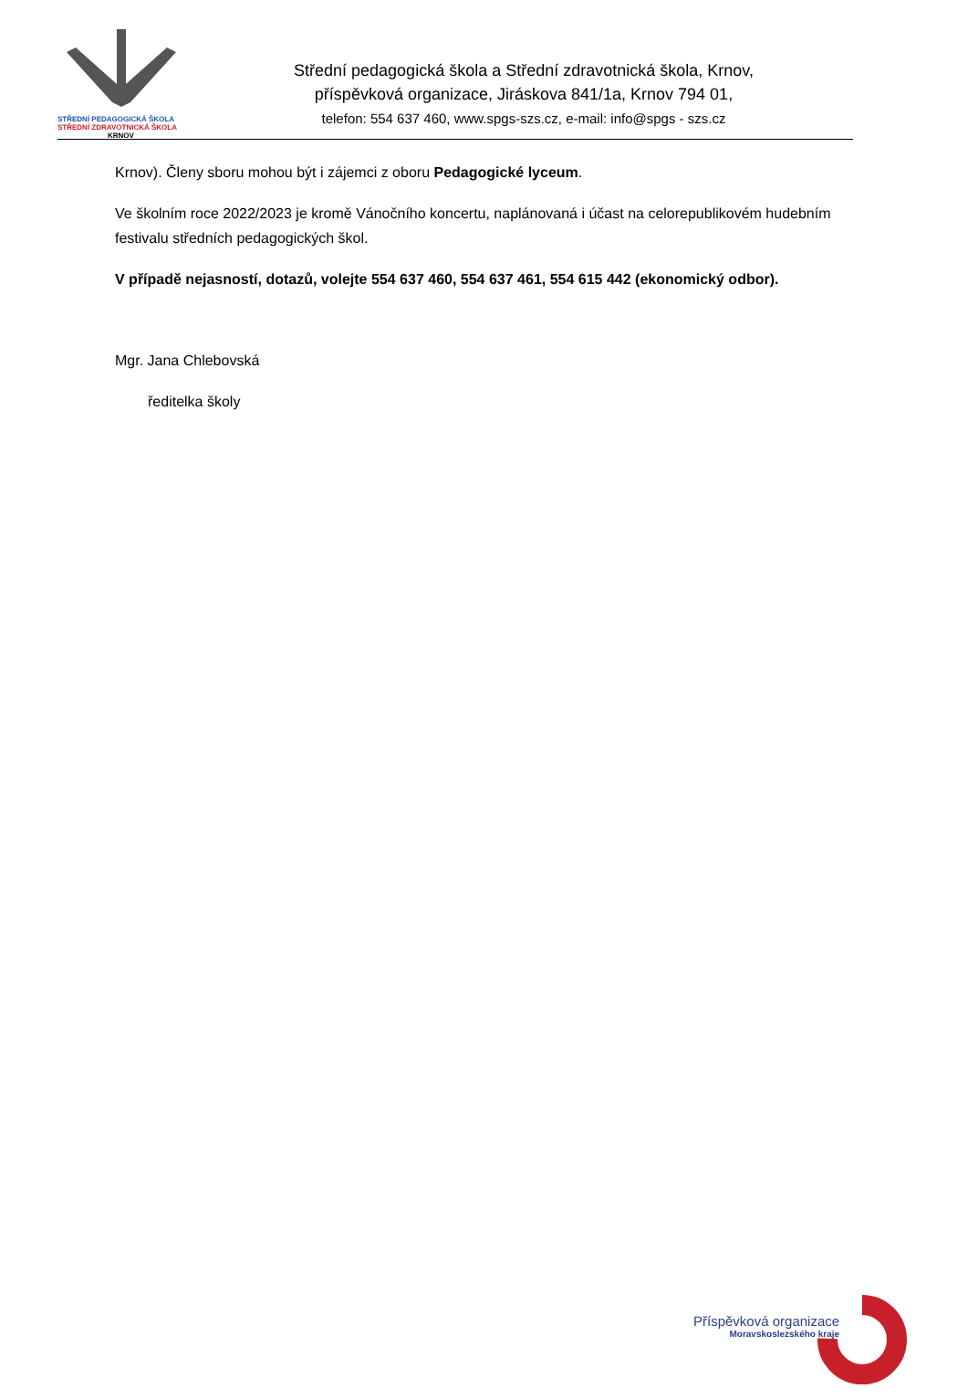STŘEDNÍ PEDAGOGICKÁ ŠKOLA
STŘEDNÍ ZDRAVOTNICKÁ ŠKOLA
KRNOV
Střední pedagogická škola a Střední zdravotnická škola, Krnov,
příspěvková organizace, Jiráskova 841/1a, Krnov 794 01,
telefon: 554 637 460, www.spgs-szs.cz, e-mail: info@spgs - szs.cz
Krnov). Členy sboru mohou být i zájemci z oboru Pedagogické lyceum.
Ve školním roce 2022/2023 je kromě Vánočního koncertu, naplánovaná i účast na celorepublikovém hudebním festivalu středních pedagogických škol.
V případě nejasností, dotazů, volejte 554 637 460, 554 637 461, 554 615 442 (ekonomický odbor).
Mgr. Jana Chlebovská
ředitelka školy
Příspěvková organizace
Moravskoslezského kraje